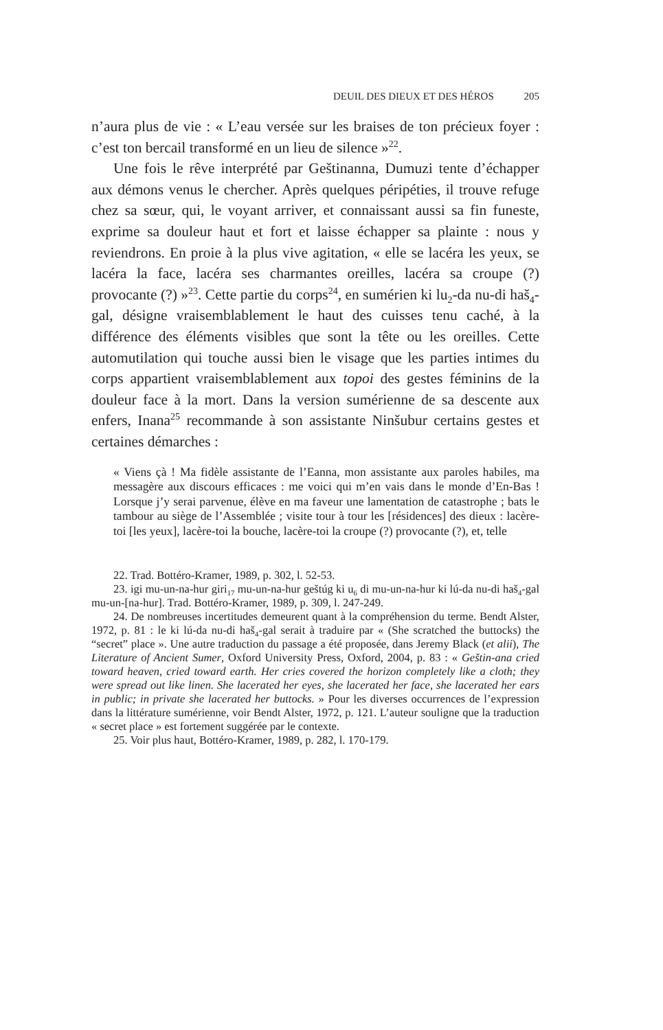DEUIL DES DIEUX ET DES HÉROS 205
n’aura plus de vie : « L’eau versée sur les braises de ton précieux foyer : c’est ton bercail transformé en un lieu de silence »<sup>22</sup>.
Une fois le rêve interprété par Geštinanna, Dumuzi tente d’échapper aux démons venus le chercher. Après quelques péripéties, il trouve refuge chez sa sœur, qui, le voyant arriver, et connaissant aussi sa fin funeste, exprime sa douleur haut et fort et laisse échapper sa plainte : nous y reviendrons. En proie à la plus vive agitation, « elle se lacéra les yeux, se lacéra la face, lacéra ses charmantes oreilles, lacéra sa croupe (?) provocante (?) »<sup>23</sup>. Cette partie du corps<sup>24</sup>, en sumérien ki lu<sub>2</sub>-da nu-di haš<sub>4</sub>-gal, désigne vraisemblablement le haut des cuisses tenu caché, à la différence des éléments visibles que sont la tête ou les oreilles. Cette automutilation qui touche aussi bien le visage que les parties intimes du corps appartient vraisemblablement aux topoi des gestes féminins de la douleur face à la mort. Dans la version sumérienne de sa descente aux enfers, Inana<sup>25</sup> recommande à son assistante Ninšubur certains gestes et certaines démarches :
« Viens çà ! Ma fidèle assistante de l’Eanna, mon assistante aux paroles habiles, ma messagère aux discours efficaces : me voici qui m’en vais dans le monde d’En-Bas ! Lorsque j’y serai parvenue, élève en ma faveur une lamentation de catastrophe ; bats le tambour au siège de l’Assemblée ; visite tour à tour les [résidences] des dieux : lacère-toi [les yeux], lacère-toi la bouche, lacère-toi la croupe (?) provocante (?), et, telle
22. Trad. Bottéro-Kramer, 1989, p. 302, l. 52-53.
23. igi mu-un-na-hur giri<sub>17</sub> mu-un-na-hur geštúg ki u<sub>6</sub> di mu-un-na-hur ki lú-da nu-di haš<sub>4</sub>-gal mu-un-[na-hur]. Trad. Bottéro-Kramer, 1989, p. 309, l. 247-249.
24. De nombreuses incertitudes demeurent quant à la compréhension du terme. Bendt Alster, 1972, p. 81 : le ki lú-da nu-di haš<sub>4</sub>-gal serait à traduire par « (She scratched the buttocks) the “secret” place ». Une autre traduction du passage a été proposée, dans Jeremy Black (et alii), The Literature of Ancient Sumer, Oxford University Press, Oxford, 2004, p. 83 : « Geštin-ana cried toward heaven, cried toward earth. Her cries covered the horizon completely like a cloth; they were spread out like linen. She lacerated her eyes, she lacerated her face, she lacerated her ears in public; in private she lacerated her buttocks. » Pour les diverses occurrences de l’expression dans la littérature sumérienne, voir Bendt Alster, 1972, p. 121. L’auteur souligne que la traduction « secret place » est fortement suggérée par le contexte.
25. Voir plus haut, Bottéro-Kramer, 1989, p. 282, l. 170-179.